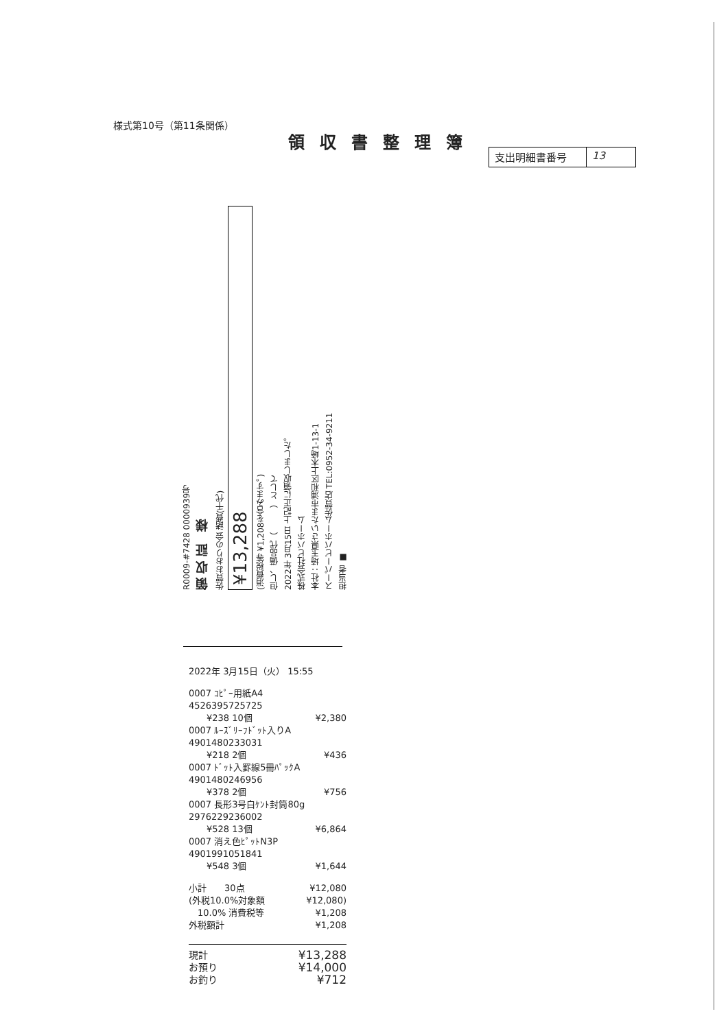様式第10号（第11条関係）
領収書整理簿
支出明細書番号 13
R0009-#7428 0000939号
領 収 証　様
佐賀おおりの会 諸費(千代)
¥13,288
(消費税等 ¥1,208を含みます。)
但し、備品代（　　　）として
2022年 3月15日 上記正に領収しました。
株式会社ビバホーム
本社：埼玉県さいたま市浦和区上木崎1-13-1
スーパービバホーム佐賀店 TEL:0952-34-9211
担当者 ■
2022年 3月15日（火） 15:55
0007 ｺﾋﾟｰ用紙A4
4526395725725
　　¥238 10個 ¥2,380
0007 ﾙｰｽﾞﾘｰﾌﾄﾞｯﾄ入りA
4901480233031
　　¥218 2個 ¥436
0007 ﾄﾞｯﾄ入罫線5冊ﾊﾟｯｸA
4901480246956
　　¥378 2個 ¥756
0007 長形3号白ｹﾝﾄ封筒80g
2976229236002
　　¥528 13個 ¥6,864
0007 消え色ﾋﾟｯﾄN3P
4901991051841
　　¥548 3個 ¥1,644
小計　　30点 ¥12,080
(外税10.0%対象額 ¥12,080)
　10.0% 消費税等 ¥1,208
外税額計 ¥1,208
現計 ¥13,288
お預り ¥14,000
お釣り ¥712